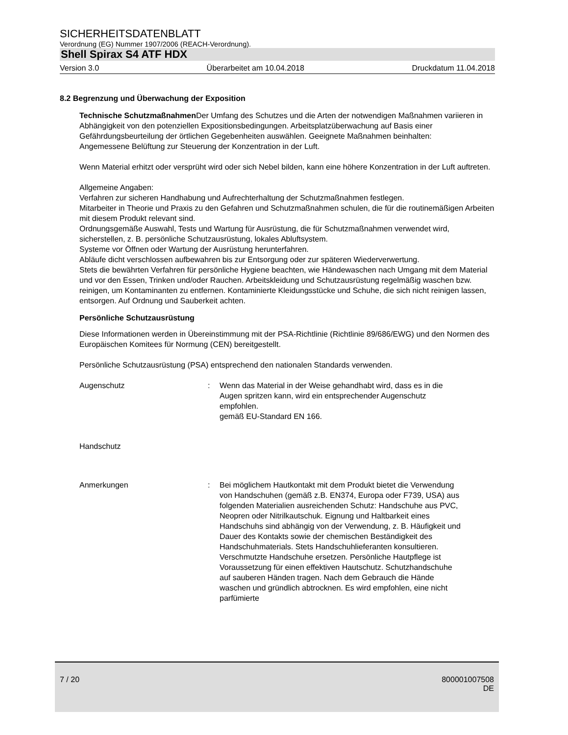SICHERHEITSDATENBLATT
Verordnung (EG) Nummer 1907/2006 (REACH-Verordnung).
Shell Spirax S4 ATF HDX
Version 3.0 Überarbeitet am 10.04.2018 Druckdatum 11.04.2018
8.2 Begrenzung und Überwachung der Exposition
Technische Schutzmaßnahmen Der Umfang des Schutzes und die Arten der notwendigen Maßnahmen variieren in Abhängigkeit von den potenziellen Expositionsbedingungen. Arbeitsplatzüberwachung auf Basis einer Gefährdungsbeurteilung der örtlichen Gegebenheiten auswählen. Geeignete Maßnahmen beinhalten:
Angemessene Belüftung zur Steuerung der Konzentration in der Luft.
Wenn Material erhitzt oder versprüht wird oder sich Nebel bilden, kann eine höhere Konzentration in der Luft auftreten.
Allgemeine Angaben:
Verfahren zur sicheren Handhabung und Aufrechterhaltung der Schutzmaßnahmen festlegen.
Mitarbeiter in Theorie und Praxis zu den Gefahren und Schutzmaßnahmen schulen, die für die routinemäßigen Arbeiten mit diesem Produkt relevant sind.
Ordnungsgemäße Auswahl, Tests und Wartung für Ausrüstung, die für Schutzmaßnahmen verwendet wird, sicherstellen, z. B. persönliche Schutzausrüstung, lokales Abluftsystem.
Systeme vor Öffnen oder Wartung der Ausrüstung herunterfahren.
Abläufe dicht verschlossen aufbewahren bis zur Entsorgung oder zur späteren Wiederverwertung.
Stets die bewährten Verfahren für persönliche Hygiene beachten, wie Händewaschen nach Umgang mit dem Material und vor den Essen, Trinken und/oder Rauchen. Arbeitskleidung und Schutzausrüstung regelmäßig waschen bzw. reinigen, um Kontaminanten zu entfernen. Kontaminierte Kleidungsstücke und Schuhe, die sich nicht reinigen lassen, entsorgen. Auf Ordnung und Sauberkeit achten.
Persönliche Schutzausrüstung
Diese Informationen werden in Übereinstimmung mit der PSA-Richtlinie (Richtlinie 89/686/EWG) und den Normen des Europäischen Komitees für Normung (CEN) bereitgestellt.
Persönliche Schutzausrüstung (PSA) entsprechend den nationalen Standards verwenden.
Augenschutz : Wenn das Material in der Weise gehandhabt wird, dass es in die Augen spritzen kann, wird ein entsprechender Augenschutz empfohlen.
gemäß EU-Standard EN 166.
Handschutz
Anmerkungen : Bei möglichem Hautkontakt mit dem Produkt bietet die Verwendung von Handschuhen (gemäß z.B. EN374, Europa oder F739, USA) aus folgenden Materialien ausreichenden Schutz: Handschuhe aus PVC, Neopren oder Nitrilkautschuk. Eignung und Haltbarkeit eines Handschuhs sind abhängig von der Verwendung, z. B. Häufigkeit und Dauer des Kontakts sowie der chemischen Beständigkeit des Handschuhmaterials. Stets Handschuhlieferanten konsultieren. Verschmutzte Handschuhe ersetzen. Persönliche Hautpflege ist Voraussetzung für einen effektiven Hautschutz. Schutzhandschuhe auf sauberen Händen tragen. Nach dem Gebrauch die Hände waschen und gründlich abtrocknen. Es wird empfohlen, eine nicht parfümierte
7 / 20
800001007508
DE